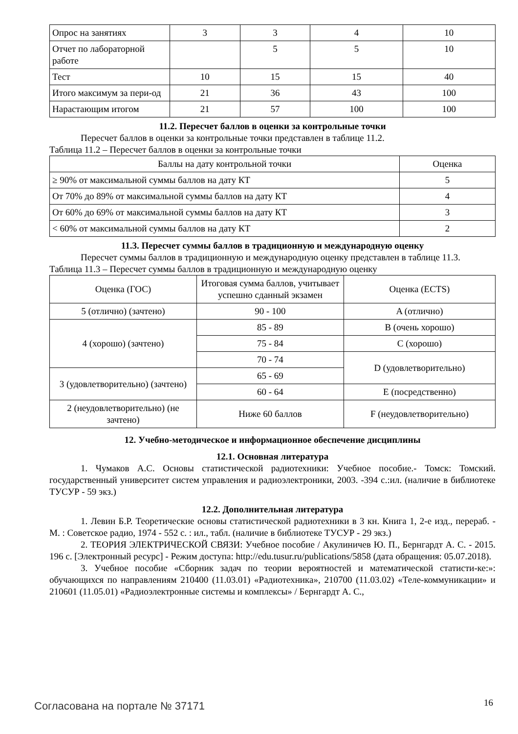| Опрос на занятиях | 3 | 3 | 4 | 10 |
| Отчет по лабораторной работе | | 5 | 5 | 10 |
| Тест | 10 | 15 | 15 | 40 |
| Итого максимум за пери-од | 21 | 36 | 43 | 100 |
| Нарастающим итогом | 21 | 57 | 100 | 100 |
11.2. Пересчет баллов в оценки за контрольные точки
Пересчет баллов в оценки за контрольные точки представлен в таблице 11.2.
Таблица 11.2 – Пересчет баллов в оценки за контрольные точки
| Баллы на дату контрольной точки | Оценка |
| --- | --- |
| ≥ 90% от максимальной суммы баллов на дату КТ | 5 |
| От 70% до 89% от максимальной суммы баллов на дату КТ | 4 |
| От 60% до 69% от максимальной суммы баллов на дату КТ | 3 |
| < 60% от максимальной суммы баллов на дату КТ | 2 |
11.3. Пересчет суммы баллов в традиционную и международную оценку
Пересчет суммы баллов в традиционную и международную оценку представлен в таблице 11.3.
Таблица 11.3 – Пересчет суммы баллов в традиционную и международную оценку
| Оценка (ГОС) | Итоговая сумма баллов, учитывает успешно сданный экзамен | Оценка (ECTS) |
| --- | --- | --- |
| 5 (отлично) (зачтено) | 90 - 100 | A (отлично) |
| 4 (хорошо) (зачтено) | 85 - 89 | B (очень хорошо) |
| | 75 - 84 | C (хорошо) |
| | 70 - 74 | D (удовлетворительно) |
| 3 (удовлетворительно) (зачтено) | 65 - 69 | |
| | 60 - 64 | E (посредственно) |
| 2 (неудовлетворительно) (не зачтено) | Ниже 60 баллов | F (неудовлетворительно) |
12. Учебно-методическое и информационное обеспечение дисциплины
12.1. Основная литература
1. Чумаков А.С. Основы статистической радиотехники: Учебное пособие.- Томск: Томский. государственный университет систем управления и радиоэлектроники, 2003. -394 с.:ил. (наличие в библиотеке ТУСУР - 59 экз.)
12.2. Дополнительная литература
1. Левин Б.Р. Теоретические основы статистической радиотехники в 3 кн. Книга 1, 2-е изд., перераб. - М. : Советское радио, 1974 - 552 с. : ил., табл. (наличие в библиотеке ТУСУР - 29 экз.)
2. ТЕОРИЯ ЭЛЕКТРИЧЕСКОЙ СВЯЗИ: Учебное пособие / Акулиничев Ю. П., Бернгардт А. С. - 2015. 196 с. [Электронный ресурс] - Режим доступа: http://edu.tusur.ru/publications/5858 (дата обращения: 05.07.2018).
3. Учебное пособие «Сборник задач по теории вероятностей и математической статисти-ке:»: обучающихся по направлениям 210400 (11.03.01) «Радиотехника», 210700 (11.03.02) «Теле-коммуникации» и 210601 (11.05.01) «Радиоэлектронные системы и комплексы» / Бернгардт А. С.,
Согласована на портале № 37171 16